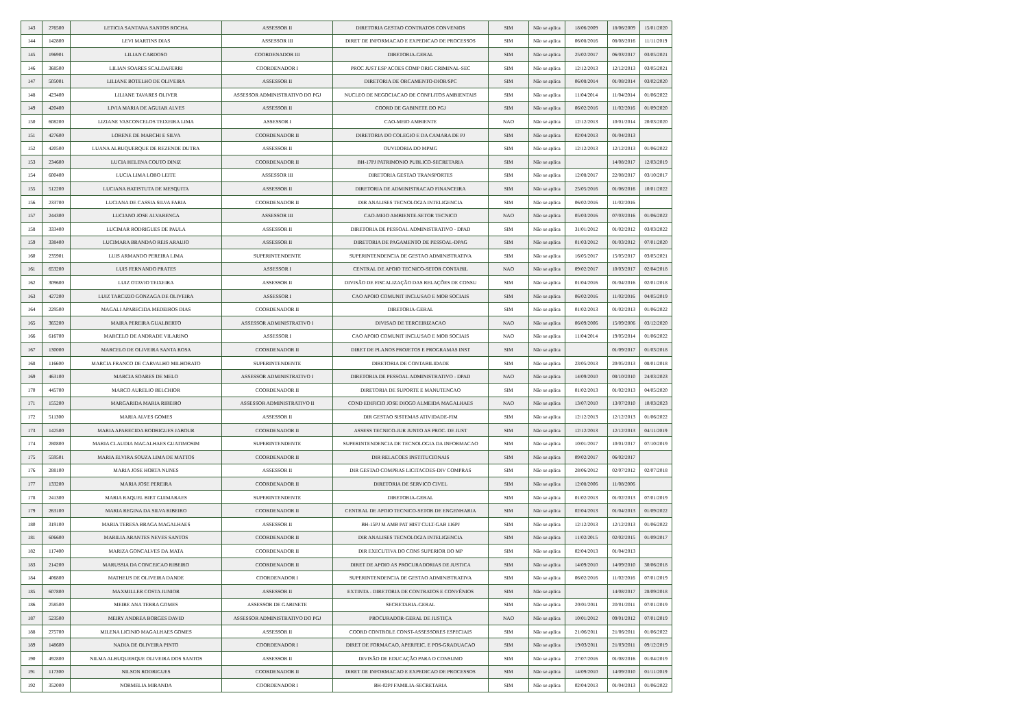| 143 | 276500 | LETICIA SANTANA SANTOS ROCHA | ASSESSOR II | DIRETORIA GESTAO CONTRATOS CONVENIOS | SIM | Não se aplica | 18/06/2009 | 18/06/2009 | 15/01/2020 |
| 144 | 142800 | LEVI MARTINS DIAS | ASSESSOR III | DIRET DE INFORMACAO E EXPEDICAO DE PROCESSOS | SIM | Não se aplica | 06/08/2016 | 08/08/2016 | 11/11/2019 |
| 145 | 196901 | LILIAN CARDOSO | COORDENADOR III | DIRETORIA-GERAL | SIM | Não se aplica | 25/02/2017 | 06/03/2017 | 03/05/2021 |
| 146 | 368500 | LILIAN SOARES SCALDAFERRI | COORDENADOR I | PROC JUST ESP ACOES COMP ORIG CRIMINAL-SEC | SIM | Não se aplica | 12/12/2013 | 12/12/2013 | 03/05/2021 |
| 147 | 505001 | LILIANE BOTELHO DE OLIVEIRA | ASSESSOR II | DIRETORIA DE ORCAMENTO-DIOR/SPC | SIM | Não se aplica | 06/08/2014 | 01/08/2014 | 03/02/2020 |
| 148 | 423400 | LILIANE TAVARES OLIVER | ASSESSOR ADMINISTRATIVO DO PGJ | NUCLEO DE NEGOCIACAO DE CONFLITOS AMBIENTAIS | SIM | Não se aplica | 11/04/2014 | 11/04/2014 | 01/06/2022 |
| 149 | 420400 | LIVIA MARIA DE AGUIAR ALVES | ASSESSOR II | COORD DE GABINETE DO PGJ | SIM | Não se aplica | 06/02/2016 | 11/02/2016 | 01/09/2020 |
| 150 | 608200 | LIZIANE VASCONCELOS TEIXEIRA LIMA | ASSESSOR I | CAO-MEIO AMBIENTE | NAO | Não se aplica | 12/12/2013 | 10/01/2014 | 20/03/2020 |
| 151 | 427600 | LORENE DE MARCHI E SILVA | COORDENADOR II | DIRETORIA DO COLEGIO E DA CAMARA DE PJ | SIM | Não se aplica | 02/04/2013 | 01/04/2013 | |
| 152 | 420500 | LUANA ALBUQUERQUE DE REZENDE DUTRA | ASSESSOR II | OUVIDORIA DO MPMG | SIM | Não se aplica | 12/12/2013 | 12/12/2013 | 01/06/2022 |
| 153 | 234600 | LUCIA HELENA COUTO DINIZ | COORDENADOR II | BH-17PJ PATRIMONIO PUBLICO-SECRETARIA | SIM | Não se aplica | | 14/08/2017 | 12/03/2019 |
| 154 | 600400 | LUCIA LIMA LOBO LEITE | ASSESSOR III | DIRETORIA GESTAO TRANSPORTES | SIM | Não se aplica | 12/08/2017 | 22/08/2017 | 03/10/2017 |
| 155 | 512200 | LUCIANA BATISTUTA DE MESQUITA | ASSESSOR II | DIRETORIA DE ADMINISTRACAO FINANCEIRA | SIM | Não se aplica | 25/05/2016 | 01/06/2016 | 10/01/2022 |
| 156 | 233700 | LUCIANA DE CASSIA SILVA FARIA | COORDENADOR II | DIR ANALISES TECNOLOGIA INTELIGENCIA | SIM | Não se aplica | 06/02/2016 | 11/02/2016 | |
| 157 | 244300 | LUCIANO JOSE ALVARENGA | ASSESSOR III | CAO-MEIO AMBIENTE-SETOR TECNICO | NAO | Não se aplica | 05/03/2016 | 07/03/2016 | 01/06/2022 |
| 158 | 333400 | LUCIMAR RODRIGUES DE PAULA | ASSESSOR II | DIRETORIA DE PESSOAL ADMINISTRATIVO - DPAD | SIM | Não se aplica | 31/01/2012 | 01/02/2012 | 03/03/2022 |
| 159 | 338400 | LUCIMARA BRANDAO REIS ARAUJO | ASSESSOR II | DIRETORIA DE PAGAMENTO DE PESSOAL-DPAG | SIM | Não se aplica | 01/03/2012 | 01/03/2012 | 07/01/2020 |
| 160 | 235901 | LUIS ARMANDO PEREIRA LIMA | SUPERINTENDENTE | SUPERINTENDENCIA DE GESTAO ADMINISTRATIVA | SIM | Não se aplica | 16/05/2017 | 15/05/2017 | 03/05/2021 |
| 161 | 653200 | LUIS FERNANDO PRATES | ASSESSOR I | CENTRAL DE APOIO TECNICO-SETOR CONTABIL | NAO | Não se aplica | 09/02/2017 | 10/03/2017 | 02/04/2018 |
| 162 | 309600 | LUIZ OTAVIO TEIXEIRA | ASSESSOR II | DIVISÃO DE FISCALIZAÇÃO DAS RELAÇÕES DE CONSU | SIM | Não se aplica | 01/04/2016 | 01/04/2016 | 02/01/2018 |
| 163 | 427200 | LUIZ TARCIZIO GONZAGA DE OLIVEIRA | ASSESSOR I | CAO APOIO COMUNIT INCLUSAO E MOB SOCIAIS | SIM | Não se aplica | 06/02/2016 | 11/02/2016 | 04/05/2019 |
| 164 | 229500 | MAGALI APARECIDA MEDEIROS DIAS | COORDENADOR II | DIRETORIA-GERAL | SIM | Não se aplica | 01/02/2013 | 01/02/2013 | 01/06/2022 |
| 165 | 365200 | MAIRA PEREIRA GUALBERTO | ASSESSOR ADMINISTRATIVO I | DIVISAO DE TERCEIRIZACAO | NAO | Não se aplica | 06/09/2006 | 15/09/2006 | 03/12/2020 |
| 166 | 616700 | MARCELO DE ANDRADE VILARINO | ASSESSOR I | CAO APOIO COMUNIT INCLUSAO E MOB SOCIAIS | NAO | Não se aplica | 11/04/2014 | 19/05/2014 | 01/06/2022 |
| 167 | 130000 | MARCELO DE OLIVEIRA SANTA ROSA | COORDENADOR II | DIRET DE PLANOS PROJETOS E PROGRAMAS INST | SIM | Não se aplica | | 01/09/2017 | 01/03/2018 |
| 168 | 116600 | MARCIA FRANCO DE CARVALHO MILHORATO | SUPERINTENDENTE | DIRETORIA DE CONTABILIDADE | SIM | Não se aplica | 23/05/2013 | 20/05/2013 | 08/01/2018 |
| 169 | 463100 | MARCIA SOARES DE MELO | ASSESSOR ADMINISTRATIVO I | DIRETORIA DE PESSOAL ADMINISTRATIVO - DPAD | NAO | Não se aplica | 14/09/2010 | 08/10/2010 | 24/03/2023 |
| 170 | 445700 | MARCO AURELIO BELCHIOR | COORDENADOR II | DIRETORIA DE SUPORTE E MANUTENCAO | SIM | Não se aplica | 01/02/2013 | 01/02/2013 | 04/05/2020 |
| 171 | 155200 | MARGARIDA MARIA RIBEIRO | ASSESSOR ADMINISTRATIVO II | COND EDIFICIO JOSE DIOGO ALMEIDA MAGALHAES | NAO | Não se aplica | 13/07/2010 | 13/07/2010 | 10/03/2023 |
| 172 | 511300 | MARIA ALVES GOMES | ASSESSOR II | DIR GESTAO SISTEMAS ATIVIDADE-FIM | SIM | Não se aplica | 12/12/2013 | 12/12/2013 | 01/06/2022 |
| 173 | 142500 | MARIA APARECIDA RODRIGUES JABOUR | COORDENADOR II | ASSESS TECNICO-JUR JUNTO AS PROC. DE JUST | SIM | Não se aplica | 12/12/2013 | 12/12/2013 | 04/11/2019 |
| 174 | 280800 | MARIA CLAUDIA MAGALHAES GUATIMOSIM | SUPERINTENDENTE | SUPERINTENDENCIA DE TECNOLOGIA DA INFORMACAO | SIM | Não se aplica | 10/01/2017 | 10/01/2017 | 07/10/2019 |
| 175 | 559501 | MARIA ELVIRA SOUZA LIMA DE MATTOS | COORDENADOR II | DIR RELACOES INSTITUCIONAIS | SIM | Não se aplica | 09/02/2017 | 06/02/2017 | |
| 176 | 288100 | MARIA JOSE HORTA NUNES | ASSESSOR II | DIR GESTAO COMPRAS LICITACOES-DIV COMPRAS | SIM | Não se aplica | 28/06/2012 | 02/07/2012 | 02/07/2018 |
| 177 | 133200 | MARIA JOSE PEREIRA | COORDENADOR II | DIRETORIA DE SERVICO CIVEL | SIM | Não se aplica | 12/08/2006 | 11/08/2006 | |
| 178 | 241300 | MARIA RAQUEL BIET GUIMARAES | SUPERINTENDENTE | DIRETORIA-GERAL | SIM | Não se aplica | 01/02/2013 | 01/02/2013 | 07/01/2019 |
| 179 | 263100 | MARIA REGINA DA SILVA RIBEIRO | COORDENADOR II | CENTRAL DE APOIO TECNICO-SETOR DE ENGENHARIA | SIM | Não se aplica | 02/04/2013 | 01/04/2013 | 01/09/2022 |
| 180 | 319100 | MARIA TERESA BRAGA MAGALHAES | ASSESSOR II | BH-15PJ M AMB PAT HIST CULT-GAB 116PJ | SIM | Não se aplica | 12/12/2013 | 12/12/2013 | 01/06/2022 |
| 181 | 606600 | MARILIA ARANTES NEVES SANTOS | COORDENADOR II | DIR ANALISES TECNOLOGIA INTELIGENCIA | SIM | Não se aplica | 11/02/2015 | 02/02/2015 | 01/09/2017 |
| 182 | 117400 | MARIZA GONCALVES DA MATA | COORDENADOR II | DIR EXECUTIVA DO CONS SUPERIOR DO MP | SIM | Não se aplica | 02/04/2013 | 01/04/2013 | |
| 183 | 214200 | MARUSSIA DA CONCEICAO RIBEIRO | COORDENADOR II | DIRET DE APOIO AS PROCURADORIAS DE JUSTICA | SIM | Não se aplica | 14/09/2010 | 14/09/2010 | 30/06/2018 |
| 184 | 406800 | MATHEUS DE OLIVEIRA DANDE | COORDENADOR I | SUPERINTENDENCIA DE GESTAO ADMINISTRATIVA | SIM | Não se aplica | 06/02/2016 | 11/02/2016 | 07/01/2019 |
| 185 | 607800 | MAXMILLER COSTA JUNIOR | ASSESSOR II | EXTINTA - DIRETORIA DE CONTRATOS E CONVÊNIOS | SIM | Não se aplica | | 14/08/2017 | 28/09/2018 |
| 186 | 258500 | MEIRE ANA TERRA GOMES | ASSESSOR DE GABINETE | SECRETARIA-GERAL | SIM | Não se aplica | 20/01/2011 | 20/01/2011 | 07/01/2019 |
| 187 | 523500 | MEIRY ANDREA BORGES DAVID | ASSESSOR ADMINISTRATIVO DO PGJ | PROCURADOR-GERAL DE JUSTIÇA | NAO | Não se aplica | 10/01/2012 | 09/01/2012 | 07/01/2019 |
| 188 | 275700 | MILENA LICINIO MAGALHAES GOMES | ASSESSOR II | COORD CONTROLE CONST-ASSESSORES ESPECIAIS | SIM | Não se aplica | 21/06/2011 | 21/06/2011 | 01/06/2022 |
| 189 | 148600 | NADIA DE OLIVEIRA PINTO | COORDENADOR I | DIRET DE FORMACAO, APERFEIC. E POS-GRADUACAO | SIM | Não se aplica | 19/03/2011 | 21/03/2011 | 09/12/2019 |
| 190 | 492800 | NILMA ALBUQUERQUE OLIVEIRA DOS SANTOS | ASSESSOR II | DIVISÃO DE EDUCAÇÃO PARA O CONSUMO | SIM | Não se aplica | 27/07/2016 | 01/08/2016 | 01/04/2019 |
| 191 | 117300 | NILSON RODRIGUES | COORDENADOR II | DIRET DE INFORMACAO E EXPEDICAO DE PROCESSOS | SIM | Não se aplica | 14/09/2010 | 14/09/2010 | 01/11/2019 |
| 192 | 352000 | NORMELIA MIRANDA | COORDENADOR I | BH-02PJ FAMILIA-SECRETARIA | SIM | Não se aplica | 02/04/2013 | 01/04/2013 | 01/06/2022 |